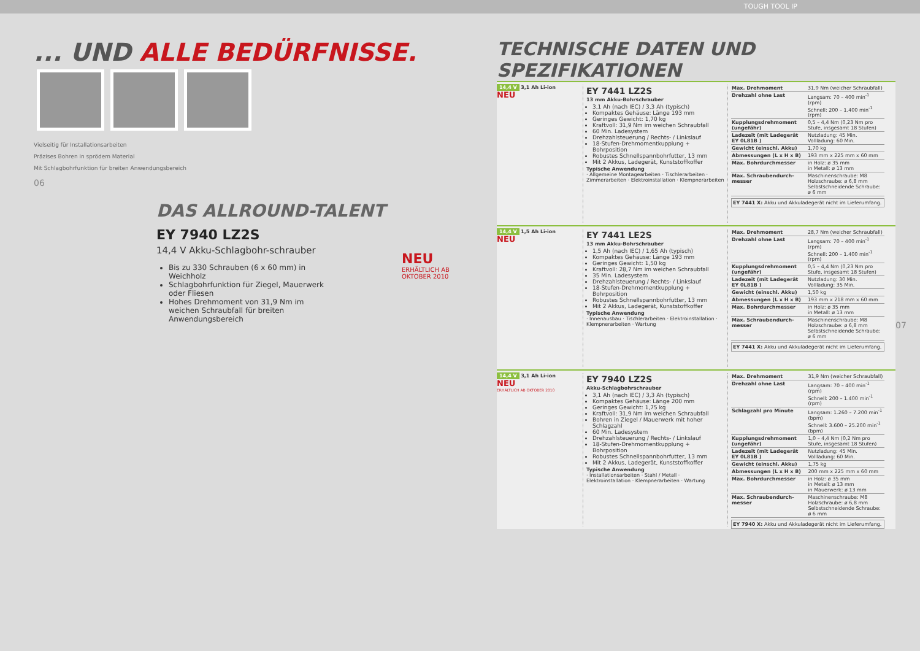TOUGH TOOL IP
... UND ALLE BEDÜRFNISSE.
Vielseitig für Installationsarbeiten
Präzises Bohren in sprödem Material
Mit Schlagbohrfunktion für breiten Anwendungsbereich
06
DAS ALLROUND-TALENT
EY 7940 LZ2S
14,4 V Akku-Schlagbohr-schrauber
Bis zu 330 Schrauben (6 x 60 mm) in Weichholz
Schlagbohrfunktion für Ziegel, Mauerwerk oder Fliesen
Hohes Drehmoment von 31,9 Nm im weichen Schraubfall für breiten Anwendungsbereich
NEU
ERHÄLTLICH AB
OKTOBER 2010
TECHNISCHE DATEN UND SPEZIFIKATIONEN
14,4 V 3,1 Ah Li-ion
NEU
EY 7441 LZ2S
13 mm Akku-Bohrschrauber
3,1 Ah (nach IEC) / 3,3 Ah (typisch)
Kompaktes Gehäuse: Länge 193 mm
Geringes Gewicht: 1,70 kg
Kraftvoll: 31,9 Nm im weichen Schraubfall
60 Min. Ladesystem
Drehzahlsteuerung / Rechts- / Linkslauf
18-Stufen-Drehmomentkupplung + Bohrposition
Robustes Schnellspannbohrfutter, 13 mm
Mit 2 Akkus, Ladegerät, Kunststoffkoffer
Typische Anwendung
· Allgemeine Montagearbeiten · Tischlerarbeiten · Zimmerarbeiten · Elektroinstallation · Klempnerarbeiten
| Max. Drehmoment | 31,9 Nm (weicher Schraubfall) |
| Drehzahl ohne Last | Langsam: 70 – 400 min<sup>-1</sup> (rpm) Schnell: 200 – 1.400 min<sup>-1</sup> (rpm) |
| Kupplungsdrehmoment (ungefähr) | 0,5 – 4,4 Nm (0,23 Nm pro Stufe, insgesamt 18 Stufen) |
| Ladezeit (mit Ladegerät EY 0L81B ) | Nutzladung: 45 Min. Vollladung: 60 Min. |
| Gewicht (einschl. Akku) | 1,70 kg |
| Abmessungen (L x H x B) | 193 mm x 225 mm x 60 mm |
| Max. Bohrdurchmesser | in Holz: ø 35 mm in Metall: ø 13 mm |
| Max. Schraubendurch-messer | Maschinenschraube: M8 Holzschraube: ø 6,8 mm Selbstschneidende Schraube: ø 6 mm |
EY 7441 X: Akku und Akkuladegerät nicht im Lieferumfang.
14,4 V 1,5 Ah Li-ion
NEU
EY 7441 LE2S
13 mm Akku-Bohrschrauber
1,5 Ah (nach IEC) / 1,65 Ah (typisch)
Kompaktes Gehäuse: Länge 193 mm
Geringes Gewicht: 1,50 kg
Kraftvoll: 28,7 Nm im weichen Schraubfall
35 Min. Ladesystem
Drehzahlsteuerung / Rechts- / Linkslauf
18-Stufen-Drehmomentkupplung + Bohrposition
Robustes Schnellspannbohrfutter, 13 mm
Mit 2 Akkus, Ladegerät, Kunststoffkoffer
Typische Anwendung
· Innenausbau · Tischlerarbeiten · Elektroinstallation · Klempnerarbeiten · Wartung
| Max. Drehmoment | 28,7 Nm (weicher Schraubfall) |
| Drehzahl ohne Last | Langsam: 70 – 400 min<sup>-1</sup> (rpm) Schnell: 200 – 1.400 min<sup>-1</sup> (rpm) |
| Kupplungsdrehmoment (ungefähr) | 0,5 – 4,4 Nm (0,23 Nm pro Stufe, insgesamt 18 Stufen) |
| Ladezeit (mit Ladegerät EY 0L81B ) | Nutzladung: 30 Min. Vollladung: 35 Min. |
| Gewicht (einschl. Akku) | 1,50 kg |
| Abmessungen (L x H x B) | 193 mm x 218 mm x 60 mm |
| Max. Bohrdurchmesser | in Holz: ø 35 mm in Metall: ø 13 mm |
| Max. Schraubendurch-messer | Maschinenschraube: M8 Holzschraube: ø 6,8 mm Selbstschneidende Schraube: ø 6 mm |
EY 7441 X: Akku und Akkuladegerät nicht im Lieferumfang.
14,4 V 3,1 Ah Li-ion
NEU
ERHÄLTLICH AB OKTOBER 2010
EY 7940 LZ2S
Akku-Schlagbohrschrauber
3,1 Ah (nach IEC) / 3,3 Ah (typisch)
Kompaktes Gehäuse: Länge 200 mm
Geringes Gewicht: 1,75 kg
Kraftvoll: 31,9 Nm im weichen Schraubfall
Bohren in Ziegel / Mauerwerk mit hoher Schlagzahl
60 Min. Ladesystem
Drehzahlsteuerung / Rechts- / Linkslauf
18-Stufen-Drehmomentkupplung + Bohrposition
Robustes Schnellspannbohrfutter, 13 mm
Mit 2 Akkus, Ladegerät, Kunststoffkoffer
Typische Anwendung
· Installationsarbeiten · Stahl / Metall · Elektroinstallation · Klempnerarbeiten · Wartung
| Max. Drehmoment | 31,9 Nm (weicher Schraubfall) |
| Drehzahl ohne Last | Langsam: 70 – 400 min<sup>-1</sup> (rpm) Schnell: 200 – 1.400 min<sup>-1</sup> (rpm) |
| Schlagzahl pro Minute | Langsam: 1.260 – 7.200 min<sup>-1</sup> (bpm) Schnell: 3.600 – 25.200 min<sup>-1</sup> (bpm) |
| Kupplungsdrehmoment (ungefähr) | 1,0 – 4,4 Nm (0,2 Nm pro Stufe, insgesamt 18 Stufen) |
| Ladezeit (mit Ladegerät EY 0L81B ) | Nutzladung: 45 Min. Vollladung: 60 Min. |
| Gewicht (einschl. Akku) | 1,75 kg |
| Abmessungen (L x H x B) | 200 mm x 225 mm x 60 mm |
| Max. Bohrdurchmesser | in Holz: ø 35 mm in Metall: ø 13 mm in Mauerwerk: ø 13 mm |
| Max. Schraubendurch-messer | Maschinenschraube: M8 Holzschraube: ø 6,8 mm Selbstschneidende Schraube: ø 6 mm |
EY 7940 X: Akku und Akkuladegerät nicht im Lieferumfang.
07